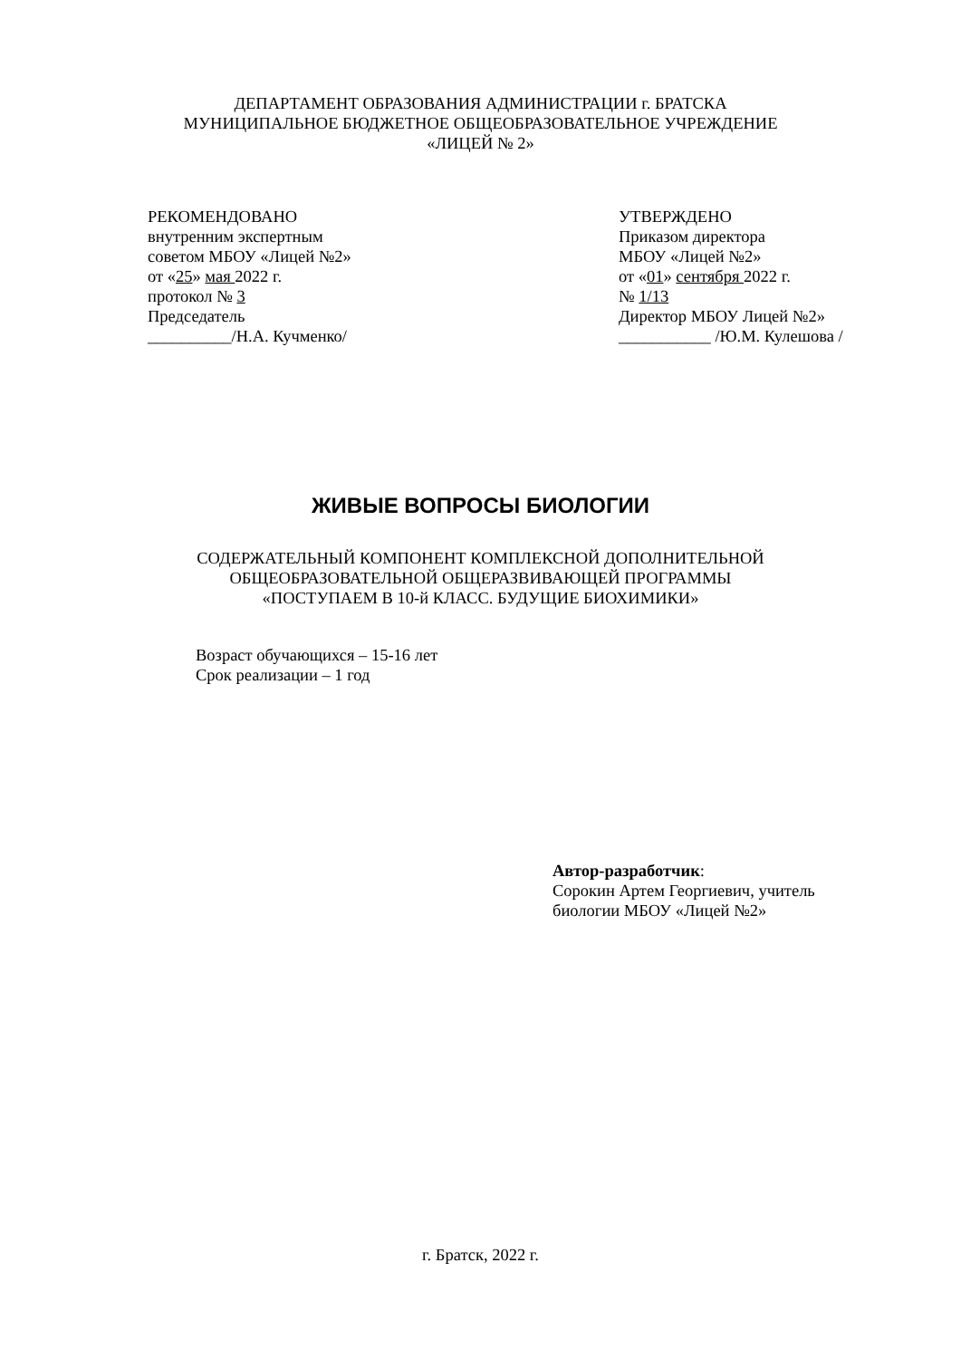ДЕПАРТАМЕНТ ОБРАЗОВАНИЯ АДМИНИСТРАЦИИ г. БРАТСКА
МУНИЦИПАЛЬНОЕ БЮДЖЕТНОЕ ОБЩЕОБРАЗОВАТЕЛЬНОЕ УЧРЕЖДЕНИЕ
«ЛИЦЕЙ № 2»
РЕКОМЕНДОВАНО
внутренним экспертным
советом МБОУ «Лицей №2»
от «25» мая 2022 г.
протокол № 3
Председатель
__________/Н.А. Кучменко/
УТВЕРЖДЕНО
Приказом директора
МБОУ «Лицей №2»
от «01» сентября 2022 г.
№ 1/13
Директор МБОУ Лицей №2»
___________ /Ю.М. Кулешова /
ЖИВЫЕ ВОПРОСЫ БИОЛОГИИ
СОДЕРЖАТЕЛЬНЫЙ КОМПОНЕНТ КОМПЛЕКСНОЙ ДОПОЛНИТЕЛЬНОЙ
ОБЩЕОБРАЗОВАТЕЛЬНОЙ ОБЩЕРАЗВИВАЮЩЕЙ ПРОГРАММЫ
«ПОСТУПАЕМ В 10-й КЛАСС. БУДУЩИЕ БИОХИМИКИ»
Возраст обучающихся – 15-16 лет
Срок реализации – 1 год
Автор-разработчик:
Сорокин Артем Георгиевич, учитель
биологии МБОУ «Лицей №2»
г. Братск, 2022 г.